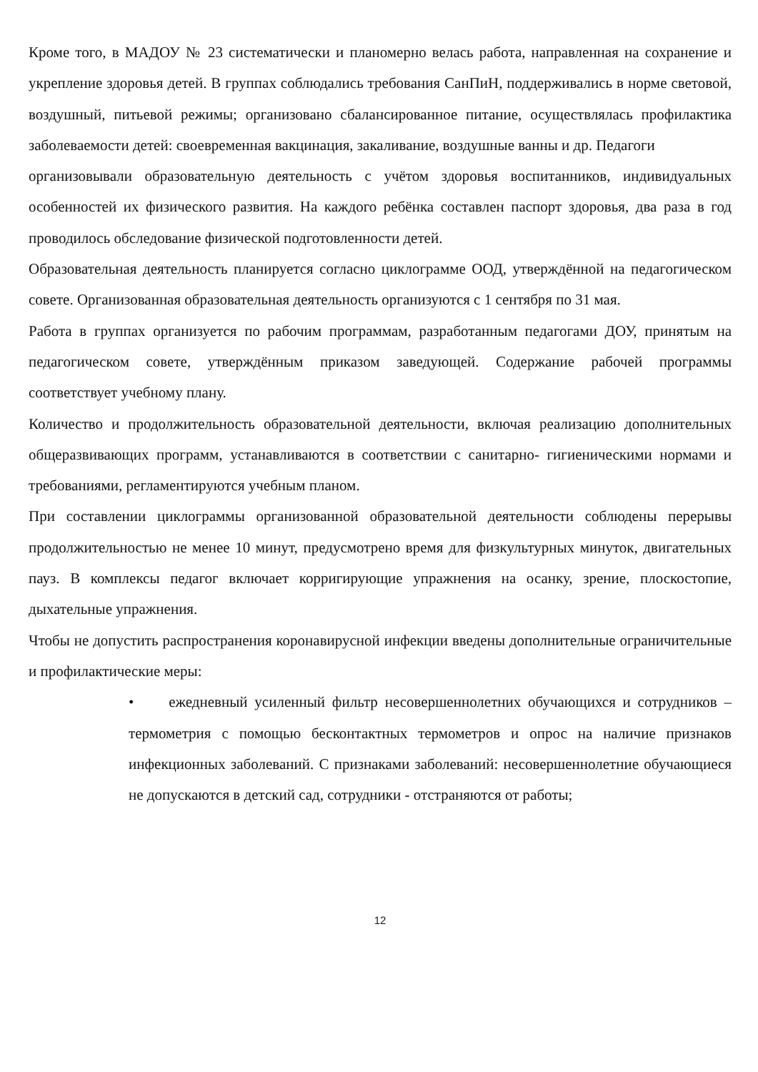Кроме того, в МАДОУ № 23 систематически и планомерно велась работа, направленная на сохранение и укрепление здоровья детей. В группах соблюдались требования СанПиН, поддерживались в норме световой, воздушный, питьевой режимы; организовано сбалансированное питание, осуществлялась профилактика заболеваемости детей: своевременная вакцинация, закаливание, воздушные ванны и др. Педагоги
организовывали образовательную деятельность с учётом здоровья воспитанников, индивидуальных особенностей их физического развития. На каждого ребёнка составлен паспорт здоровья, два раза в год проводилось обследование физической подготовленности детей.
Образовательная деятельность планируется согласно циклограмме ООД, утверждённой на педагогическом совете. Организованная образовательная деятельность организуются с 1 сентября по 31 мая.
Работа в группах организуется по рабочим программам, разработанным педагогами ДОУ, принятым на педагогическом совете, утверждённым приказом заведующей. Содержание рабочей программы соответствует учебному плану.
Количество и продолжительность образовательной деятельности, включая реализацию дополнительных общеразвивающих программ, устанавливаются в соответствии с санитарно- гигиеническими нормами и требованиями, регламентируются учебным планом.
При составлении циклограммы организованной образовательной деятельности соблюдены перерывы продолжительностью не менее 10 минут, предусмотрено время для физкультурных минуток, двигательных пауз. В комплексы педагог включает корригирующие упражнения на осанку, зрение, плоскостопие, дыхательные упражнения.
Чтобы не допустить распространения коронавирусной инфекции введены дополнительные ограничительные и профилактические меры:
• ежедневный усиленный фильтр несовершеннолетних обучающихся и сотрудников – термометрия с помощью бесконтактных термометров и опрос на наличие признаков инфекционных заболеваний. С признаками заболеваний: несовершеннолетние обучающиеся не допускаются в детский сад, сотрудники - отстраняются от работы;
12